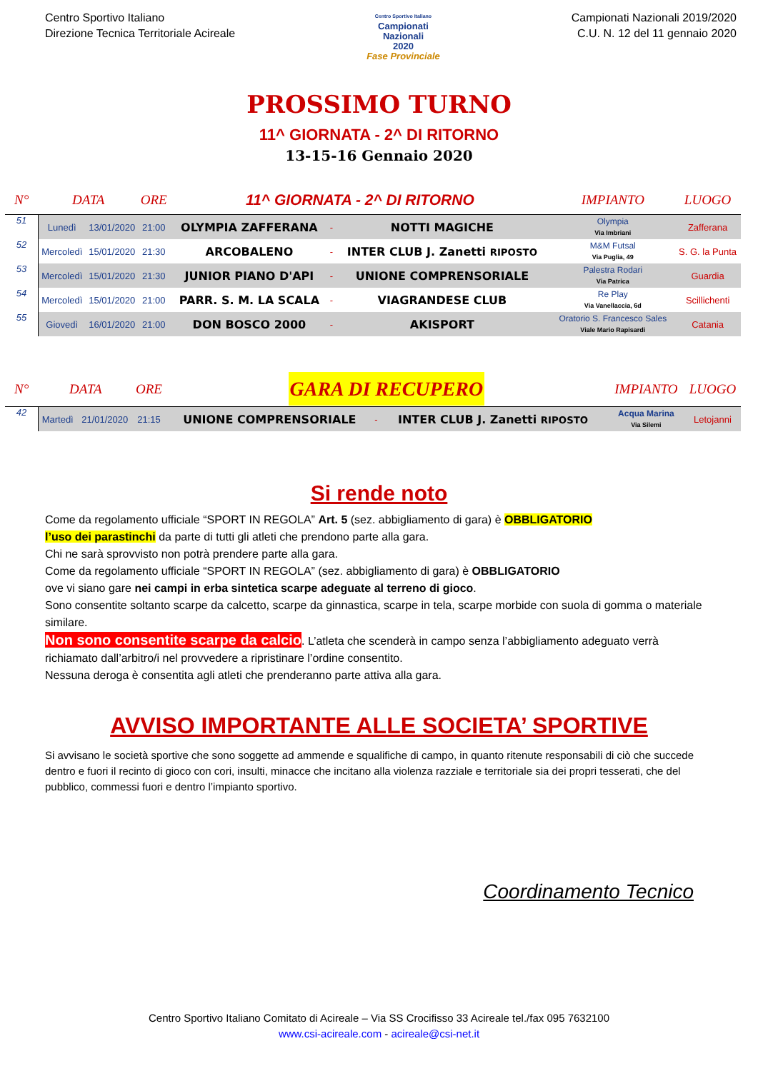Centro Sportivo Italiano
Direzione Tecnica Territoriale Acireale
Centro Sportivo Italiano
Campionati
Nazionali
2020
Fase Provinciale
Campionati Nazionali 2019/2020
C.U. N. 12 del 11 gennaio 2020
PROSSIMO TURNO
11^ GIORNATA - 2^ DI RITORNO
13-15-16 Gennaio 2020
| N° | DATA | | ORE | 11^ GIORNATA - 2^ DI RITORNO | | | IMPIANTO | LUOGO |
| --- | --- | --- | --- | --- | --- | --- | --- | --- |
| 51 | Lunedì | 13/01/2020 | 21:00 | OLYMPIA ZAFFERANA | - | NOTTI MAGICHE | Olympia Via Imbriani | Zafferana |
| 52 | Mercoledì | 15/01/2020 | 21:30 | ARCOBALENO | - | INTER CLUB J. Zanetti RIPOSTO | M&M Futsal Via Puglia, 49 | S. G. la Punta |
| 53 | Mercoledì | 15/01/2020 | 21:30 | JUNIOR PIANO D'API | - | UNIONE COMPRENSORIALE | Palestra Rodari Via Patrica | Guardia |
| 54 | Mercoledì | 15/01/2020 | 21:00 | PARR. S. M. LA SCALA | - | VIAGRANDESE CLUB | Re Play Via Vanellaccia, 6d | Scillichenti |
| 55 | Giovedì | 16/01/2020 | 21:00 | DON BOSCO 2000 | - | AKISPORT | Oratorio S. Francesco Sales Viale Mario Rapisardi | Catania |
| N° | DATA | | ORE | GARA DI RECUPERO | | | IMPIANTO | LUOGO |
| --- | --- | --- | --- | --- | --- | --- | --- | --- |
| 42 | Martedì | 21/01/2020 | 21:15 | UNIONE COMPRENSORIALE | - | INTER CLUB J. Zanetti RIPOSTO | Acqua Marina Via Silemi | Letojanni |
Si rende noto
Come da regolamento ufficiale “SPORT IN REGOLA” Art. 5 (sez. abbigliamento di gara) è OBBLIGATORIO
l’uso dei parastinchi da parte di tutti gli atleti che prendono parte alla gara.
Chi ne sarà sprovvisto non potrà prendere parte alla gara.
Come da regolamento ufficiale “SPORT IN REGOLA” (sez. abbigliamento di gara) è OBBLIGATORIO
ove vi siano gare nei campi in erba sintetica scarpe adeguate al terreno di gioco.
Sono consentite soltanto scarpe da calcetto, scarpe da ginnastica, scarpe in tela, scarpe morbide con suola di gomma o materiale similare.
Non sono consentite scarpe da calcio. L’atleta che scenderà in campo senza l’abbigliamento adeguato verrà richiamato dall’arbitro/i nel provvedere a ripristinare l’ordine consentito.
Nessuna deroga è consentita agli atleti che prenderanno parte attiva alla gara.
AVVISO IMPORTANTE ALLE SOCIETA’ SPORTIVE
Si avvisano le società sportive che sono soggette ad ammende e squalifiche di campo, in quanto ritenute responsabili di ciò che succede dentro e fuori il recinto di gioco con cori, insulti, minacce che incitano alla violenza razziale e territoriale sia dei propri tesserati, che del pubblico, commessi fuori e dentro l’impianto sportivo.
Coordinamento Tecnico
Centro Sportivo Italiano Comitato di Acireale – Via SS Crocifisso 33 Acireale tel./fax 095 7632100
www.csi-acireale.com - acireale@csi-net.it